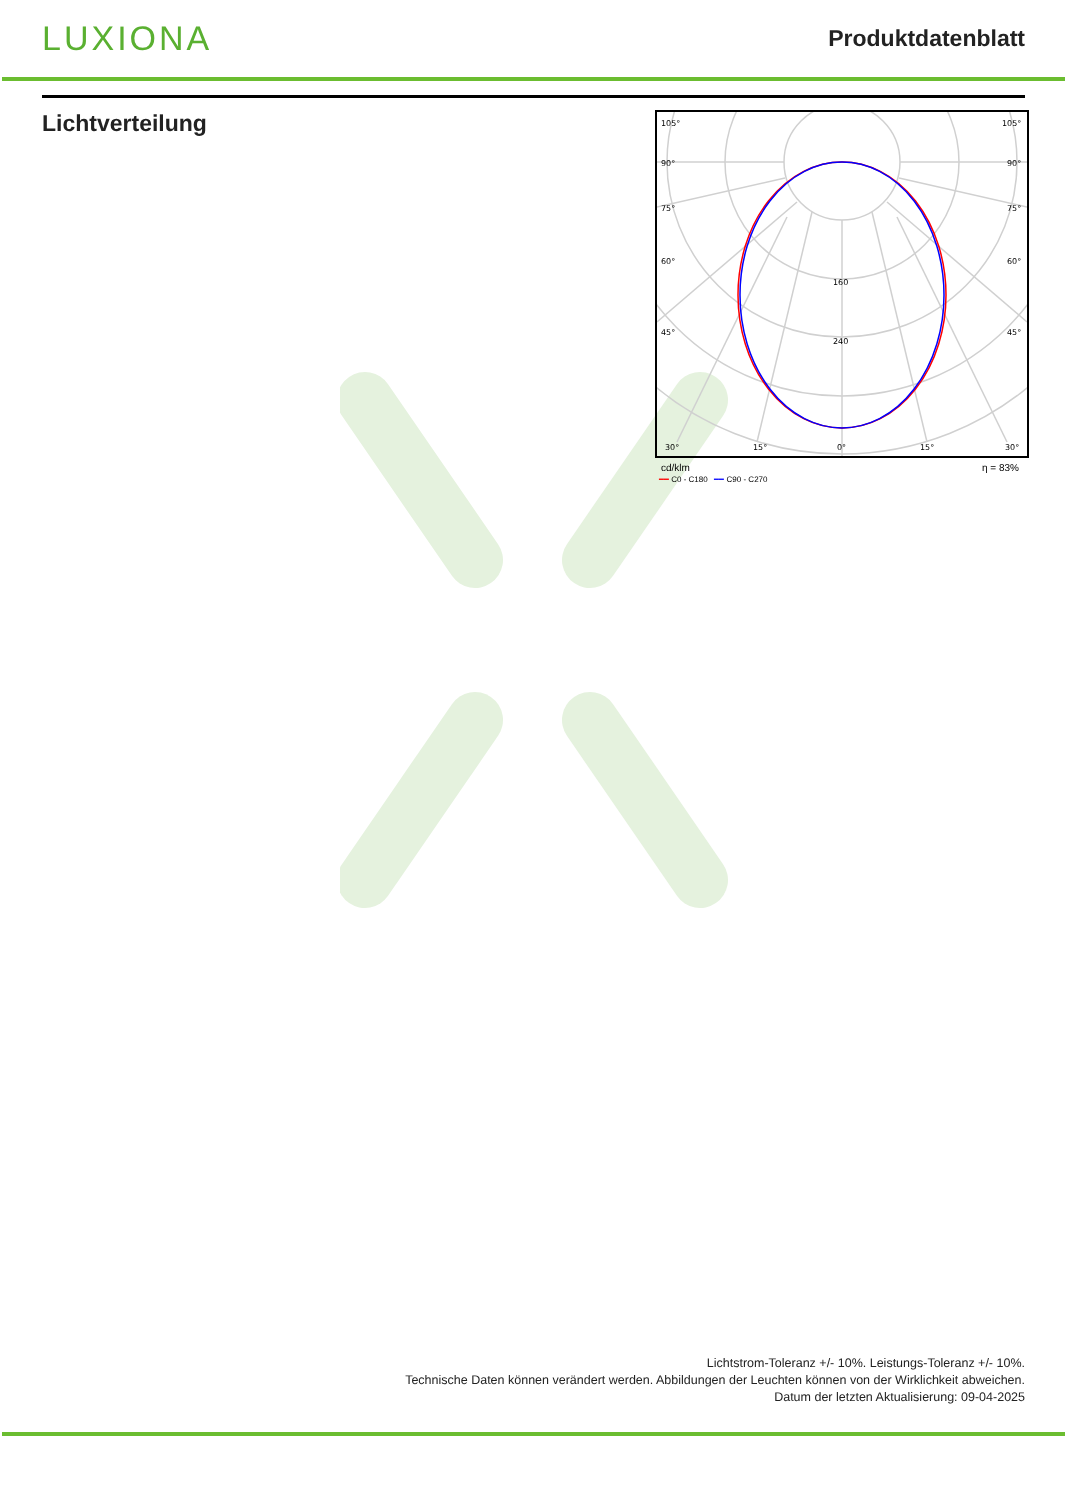LUXIONA
Produktdatenblatt
Lichtverteilung
105°
105°
90°
90°
75°
75°
60°
60°
45°
45°
160
240
30°
15°
0°
15°
30°
cd/klm η = 83%
━━ C0 - C180 ━━ C90 - C270
Lichtstrom-Toleranz +/- 10%. Leistungs-Toleranz +/- 10%.
Technische Daten können verändert werden. Abbildungen der Leuchten können von der Wirklichkeit abweichen.
Datum der letzten Aktualisierung: 09-04-2025